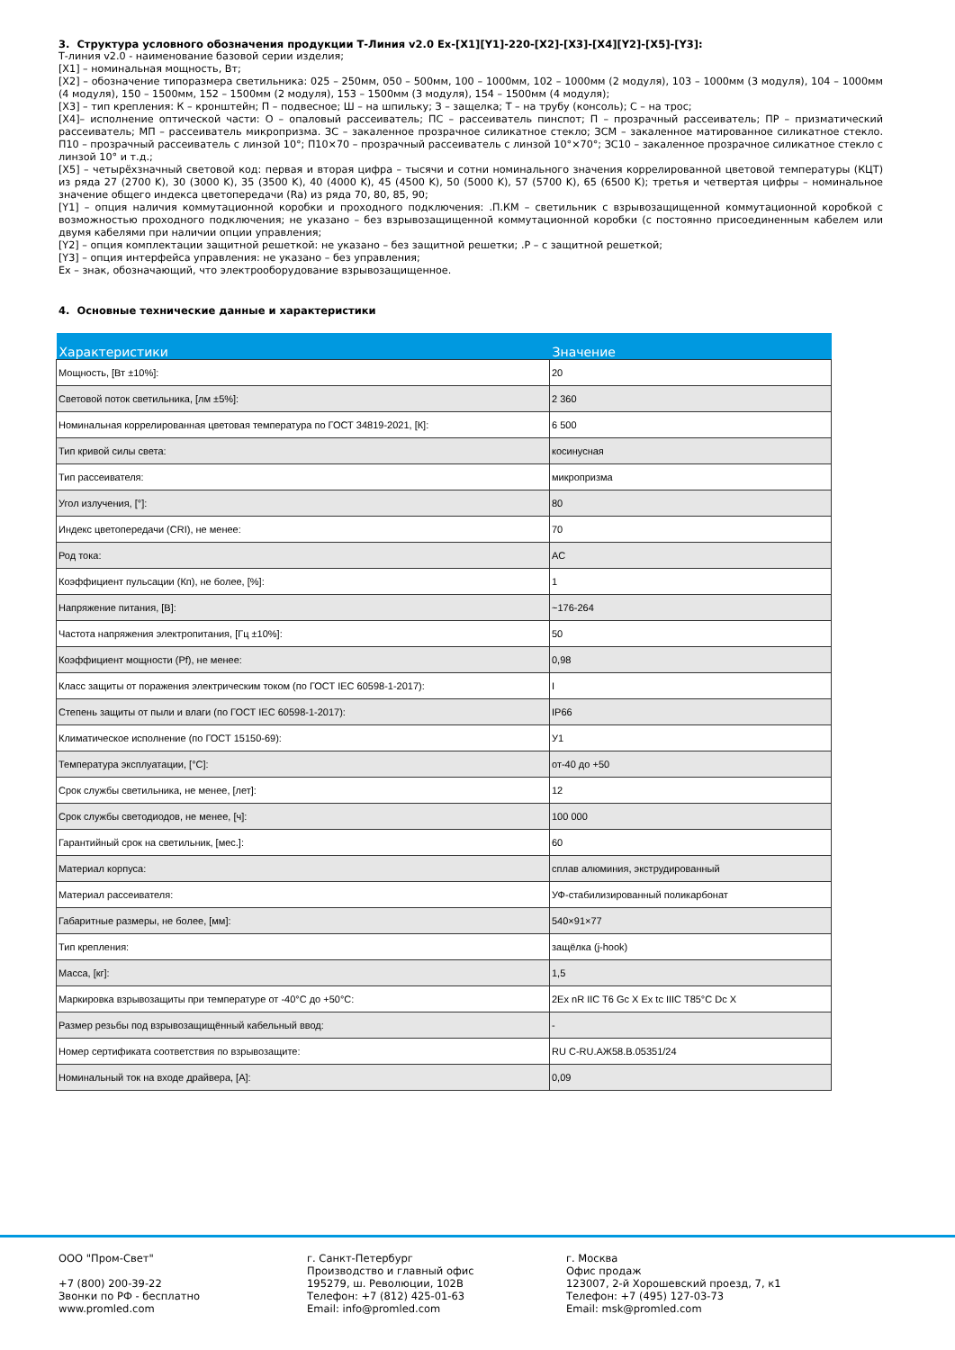3. Структура условного обозначения продукции Т-Линия v2.0 Ex-[X1][Y1]-220-[X2]-[X3]-[X4][Y2]-[X5]-[Y3]:
Т-линия v2.0 - наименование базовой серии изделия;
[X1] – номинальная мощность, Вт;
[X2] – обозначение типоразмера светильника: 025 – 250мм, 050 – 500мм, 100 – 1000мм, 102 – 1000мм (2 модуля), 103 – 1000мм (3 модуля), 104 – 1000мм (4 модуля), 150 – 1500мм, 152 – 1500мм (2 модуля), 153 – 1500мм (3 модуля), 154 – 1500мм (4 модуля);
[X3] – тип крепления: К – кронштейн; П – подвесное; Ш – на шпильку; З – защелка; Т – на трубу (консоль); С – на трос;
[X4]– исполнение оптической части: О – опаловый рассеиватель; ПС – рассеиватель пинспот; П – прозрачный рассеиватель; ПР – призматический рассеиватель; МП – рассеиватель микропризма. ЗС – закаленное прозрачное силикатное стекло; ЗСМ – закаленное матированное силикатное стекло. П10 – прозрачный рассеиватель с линзой 10°; П10×70 – прозрачный рассеиватель с линзой 10°×70°; ЗС10 – закаленное прозрачное силикатное стекло с линзой 10° и т.д.;
[X5] – четырёхзначный световой код: первая и вторая цифра – тысячи и сотни номинального значения коррелированной цветовой температуры (КЦТ) из ряда 27 (2700 K), 30 (3000 K), 35 (3500 K), 40 (4000 K), 45 (4500 K), 50 (5000 K), 57 (5700 K), 65 (6500 K); третья и четвертая цифры – номинальное значение общего индекса цветопередачи (Ra) из ряда 70, 80, 85, 90;
[Y1] – опция наличия коммутационной коробки и проходного подключения: .П.КМ – светильник с взрывозащищенной коммутационной коробкой с возможностью проходного подключения; не указано – без взрывозащищенной коммутационной коробки (с постоянно присоединенным кабелем или двумя кабелями при наличии опции управления;
[Y2] – опция комплектации защитной решеткой: не указано – без защитной решетки; .Р – с защитной решеткой;
[Y3] – опция интерфейса управления: не указано – без управления;
Ex – знак, обозначающий, что электрооборудование взрывозащищенное.
4. Основные технические данные и характеристики
| Характеристики | Значение |
| --- | --- |
| Мощность, [Вт ±10%]: | 20 |
| Световой поток светильника, [лм ±5%]: | 2 360 |
| Номинальная коррелированная цветовая температура по ГОСТ 34819-2021, [К]: | 6 500 |
| Тип кривой силы света: | косинусная |
| Тип рассеивателя: | микропризма |
| Угол излучения, [°]: | 80 |
| Индекс цветопередачи (CRI), не менее: | 70 |
| Род тока: | AC |
| Коэффициент пульсации (Кп), не более, [%]: | 1 |
| Напряжение питания, [В]: | ~176-264 |
| Частота напряжения электропитания, [Гц ±10%]: | 50 |
| Коэффициент мощности (Pf), не менее: | 0,98 |
| Класс защиты от поражения электрическим током (по ГОСТ IEC 60598-1-2017): | I |
| Степень защиты от пыли и влаги (по ГОСТ IEC 60598-1-2017): | IP66 |
| Климатическое исполнение (по ГОСТ 15150-69): | У1 |
| Температура эксплуатации, [°С]: | от-40 до +50 |
| Срок службы светильника, не менее, [лет]: | 12 |
| Срок службы светодиодов, не менее, [ч]: | 100 000 |
| Гарантийный срок на светильник, [мес.]: | 60 |
| Материал корпуса: | сплав алюминия, экструдированный |
| Материал рассеивателя: | УФ-стабилизированный поликарбонат |
| Габаритные размеры, не более, [мм]: | 540×91×77 |
| Тип крепления: | защёлка (j-hook) |
| Масса, [кг]: | 1,5 |
| Маркировка взрывозащиты при температуре от -40°С до +50°С: | 2Ex nR IIC T6 Gc X Ex tc IIIC T85°C Dc X |
| Размер резьбы под взрывозащищённый кабельный ввод: | - |
| Номер сертификата соответствия по взрывозащите: | RU C-RU.АЖ58.В.05351/24 |
| Номинальный ток на входе драйвера, [А]: | 0,09 |
ООО "Пром-Свет"
+7 (800) 200-39-22
Звонки по РФ - бесплатно
www.promled.com
г. Санкт-Петербург
Производство и главный офис
195279, ш. Революции, 102В
Телефон: +7 (812) 425-01-63
Email: info@promled.com
г. Москва
Офис продаж
123007, 2-й Хорошевский проезд, 7, к1
Телефон: +7 (495) 127-03-73
Email: msk@promled.com